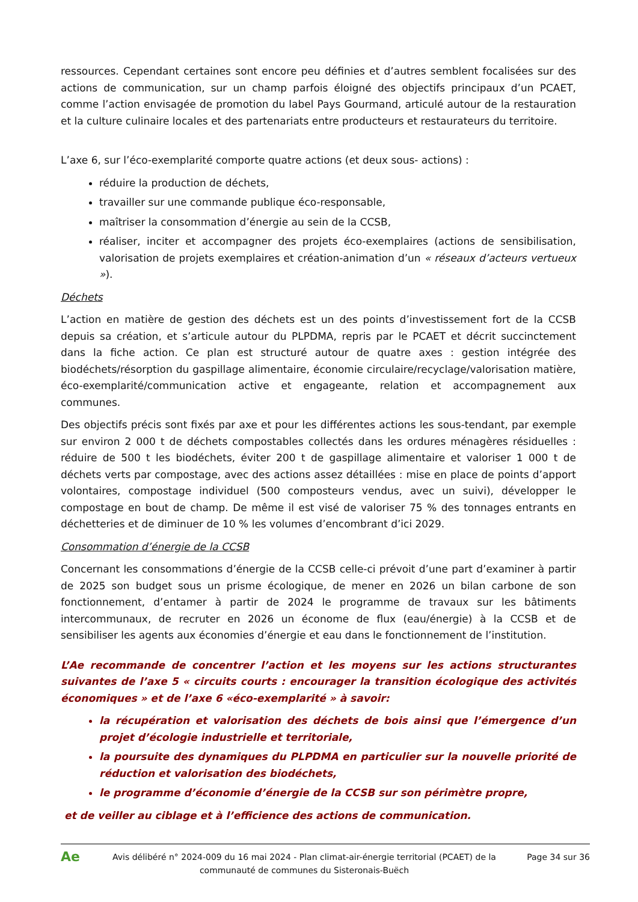ressources. Cependant certaines sont encore peu définies et d’autres semblent focalisées sur des actions de communication, sur un champ parfois éloigné des objectifs principaux d’un PCAET, comme l’action envisagée de promotion du label Pays Gourmand, articulé autour de la restauration et la culture culinaire locales et des partenariats entre producteurs et restaurateurs du territoire.
L’axe 6, sur l’éco-exemplarité comporte quatre actions (et deux sous- actions) :
réduire la production de déchets,
travailler sur une commande publique éco-responsable,
maîtriser la consommation d’énergie au sein de la CCSB,
réaliser, inciter et accompagner des projets éco-exemplaires (actions de sensibilisation, valorisation de projets exemplaires et création-animation d’un « réseaux d’acteurs vertueux »).
Déchets
L’action en matière de gestion des déchets est un des points d’investissement fort de la CCSB depuis sa création, et s’articule autour du PLPDMA, repris par le PCAET et décrit succinctement dans la fiche action. Ce plan est structuré autour de quatre axes : gestion intégrée des biodéchets/résorption du gaspillage alimentaire, économie circulaire/recyclage/valorisation matière, éco-exemplarité/communication active et engageante, relation et accompagnement aux communes.
Des objectifs précis sont fixés par axe et pour les différentes actions les sous-tendant, par exemple sur environ 2 000 t de déchets compostables collectés dans les ordures ménagères résiduelles : réduire de 500 t les biodéchets, éviter 200 t de gaspillage alimentaire et valoriser 1 000 t de déchets verts par compostage, avec des actions assez détaillées : mise en place de points d’apport volontaires, compostage individuel (500 composteurs vendus, avec un suivi), développer le compostage en bout de champ. De même il est visé de valoriser 75 % des tonnages entrants en déchetteries et de diminuer de 10 % les volumes d’encombrant d’ici 2029.
Consommation d’énergie de la CCSB
Concernant les consommations d’énergie de la CCSB celle-ci prévoit d’une part d’examiner à partir de 2025 son budget sous un prisme écologique, de mener en 2026 un bilan carbone de son fonctionnement, d’entamer à partir de 2024 le programme de travaux sur les bâtiments intercommunaux, de recruter en 2026 un économe de flux (eau/énergie) à la CCSB et de sensibiliser les agents aux économies d’énergie et eau dans le fonctionnement de l’institution.
L’Ae recommande de concentrer l’action et les moyens sur les actions structurantes suivantes de l’axe 5 « circuits courts : encourager la transition écologique des activités économiques » et de l’axe 6 «éco-exemplarité » à savoir:
la récupération et valorisation des déchets de bois ainsi que l’émergence d’un projet d’écologie industrielle et territoriale,
la poursuite des dynamiques du PLPDMA en particulier sur la nouvelle priorité de réduction et valorisation des biodéchets,
le programme d’économie d’énergie de la CCSB sur son périmètre propre,
et de veiller au ciblage et à l’efficience des actions de communication.
Ae
Avis délibéré n° 2024-009 du 16 mai 2024 - Plan climat-air-énergie territorial (PCAET) de la communauté de communes du Sisteronais-Buëch
Page 34 sur 36